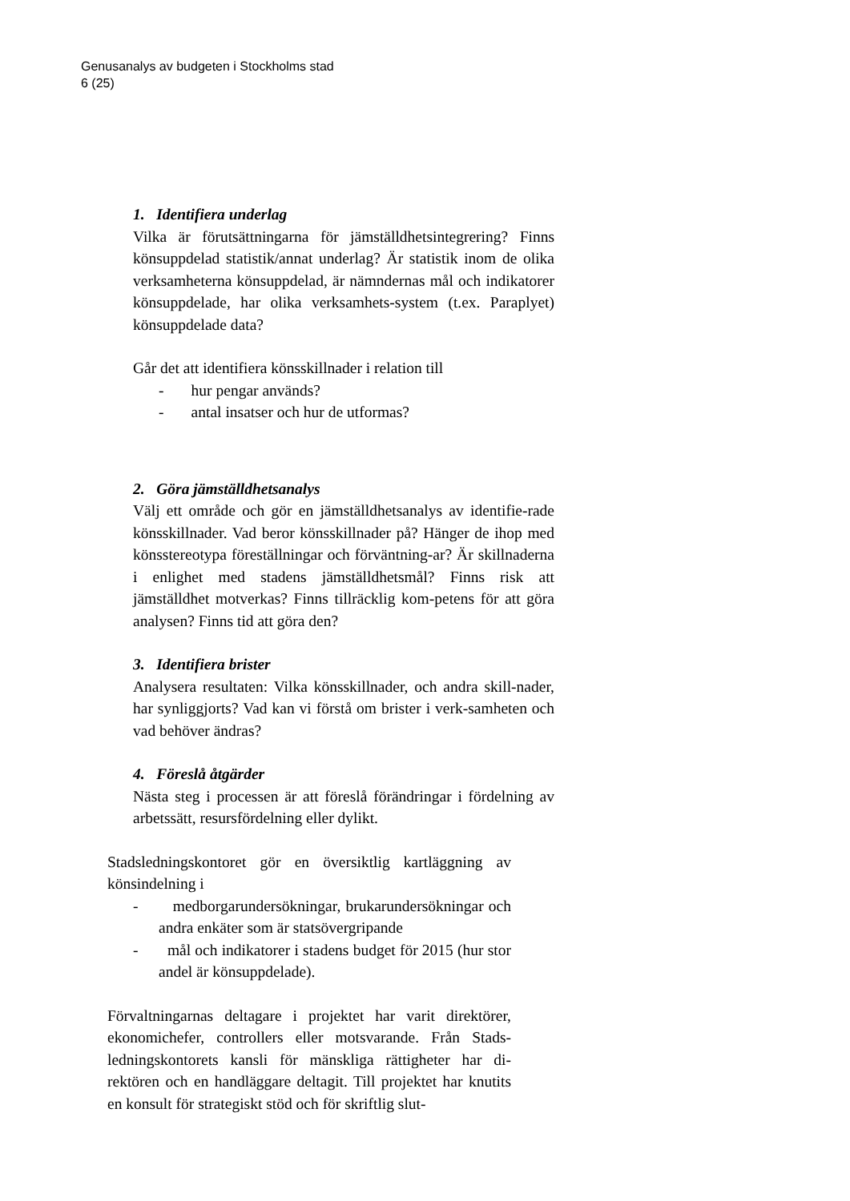Genusanalys av budgeten i Stockholms stad
6 (25)
1. Identifiera underlag
Vilka är förutsättningarna för jämställdhetsintegrering? Finns könsuppdelad statistik/annat underlag? Är statistik inom de olika verksamheterna könsuppdelad, är nämndernas mål och indikatorer könsuppdelade, har olika verksamhets-system (t.ex. Paraplyet) könsuppdelade data?
Går det att identifiera könsskillnader i relation till
- hur pengar används?
- antal insatser och hur de utformas?
2. Göra jämställdhetsanalys
Välj ett område och gör en jämställdhetsanalys av identifie-rade könsskillnader. Vad beror könsskillnader på? Hänger de ihop med könsstereotypa föreställningar och förväntning-ar? Är skillnaderna i enlighet med stadens jämställdhetsmål? Finns risk att jämställdhet motverkas? Finns tillräcklig kom-petens för att göra analysen? Finns tid att göra den?
3. Identifiera brister
Analysera resultaten: Vilka könsskillnader, och andra skill-nader, har synliggjorts? Vad kan vi förstå om brister i verk-samheten och vad behöver ändras?
4. Föreslå åtgärder
Nästa steg i processen är att föreslå förändringar i fördelning av arbetssätt, resursfördelning eller dylikt.
Stadsledningskontoret gör en översiktlig kartläggning av könsindelning i
- medborgarundersökningar, brukarundersökningar och andra enkäter som är statsövergripande
- mål och indikatorer i stadens budget för 2015 (hur stor andel är könsuppdelade).
Förvaltningarnas deltagare i projektet har varit direktörer, ekonomichefer, controllers eller motsvarande. Från Stads-ledningskontorets kansli för mänskliga rättigheter har di-rektören och en handläggare deltagit. Till projektet har knutits en konsult för strategiskt stöd och för skriftlig slut-